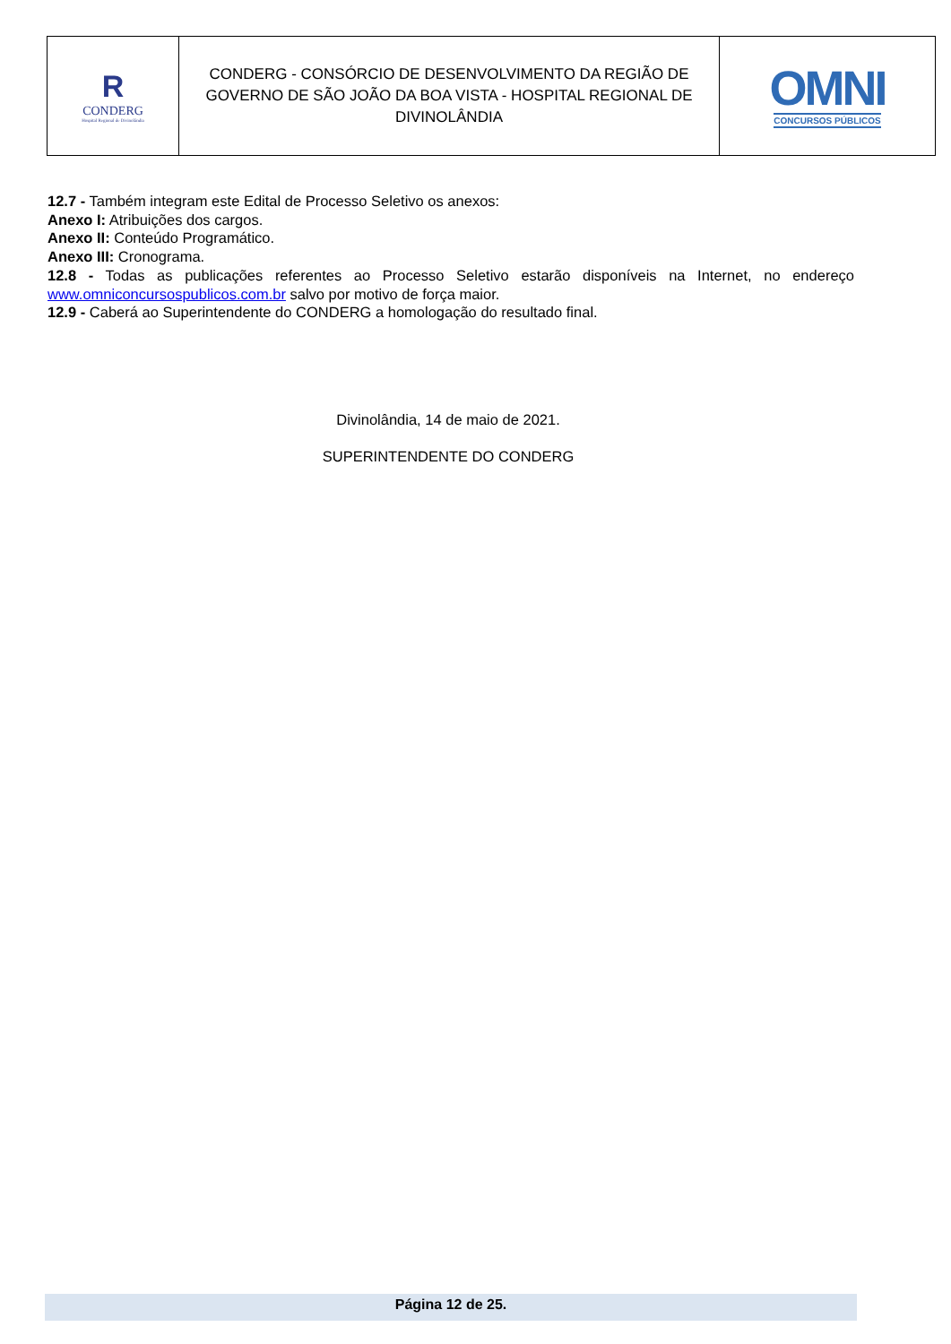| R CONDERG Hospital Regional de Divinolândia | CONDERG - CONSÓRCIO DE DESENVOLVIMENTO DA REGIÃO DE GOVERNO DE SÃO JOÃO DA BOA VISTA - HOSPITAL REGIONAL DE DIVINOLÂNDIA | OMNI CONCURSOS PÚBLICOS |
12.7 - Também integram este Edital de Processo Seletivo os anexos:
Anexo I: Atribuições dos cargos.
Anexo II: Conteúdo Programático.
Anexo III: Cronograma.
12.8 - Todas as publicações referentes ao Processo Seletivo estarão disponíveis na Internet, no endereço www.omniconcursospublicos.com.br salvo por motivo de força maior.
12.9 - Caberá ao Superintendente do CONDERG a homologação do resultado final.
Divinolândia, 14 de maio de 2021.
SUPERINTENDENTE DO CONDERG
Página 12 de 25.